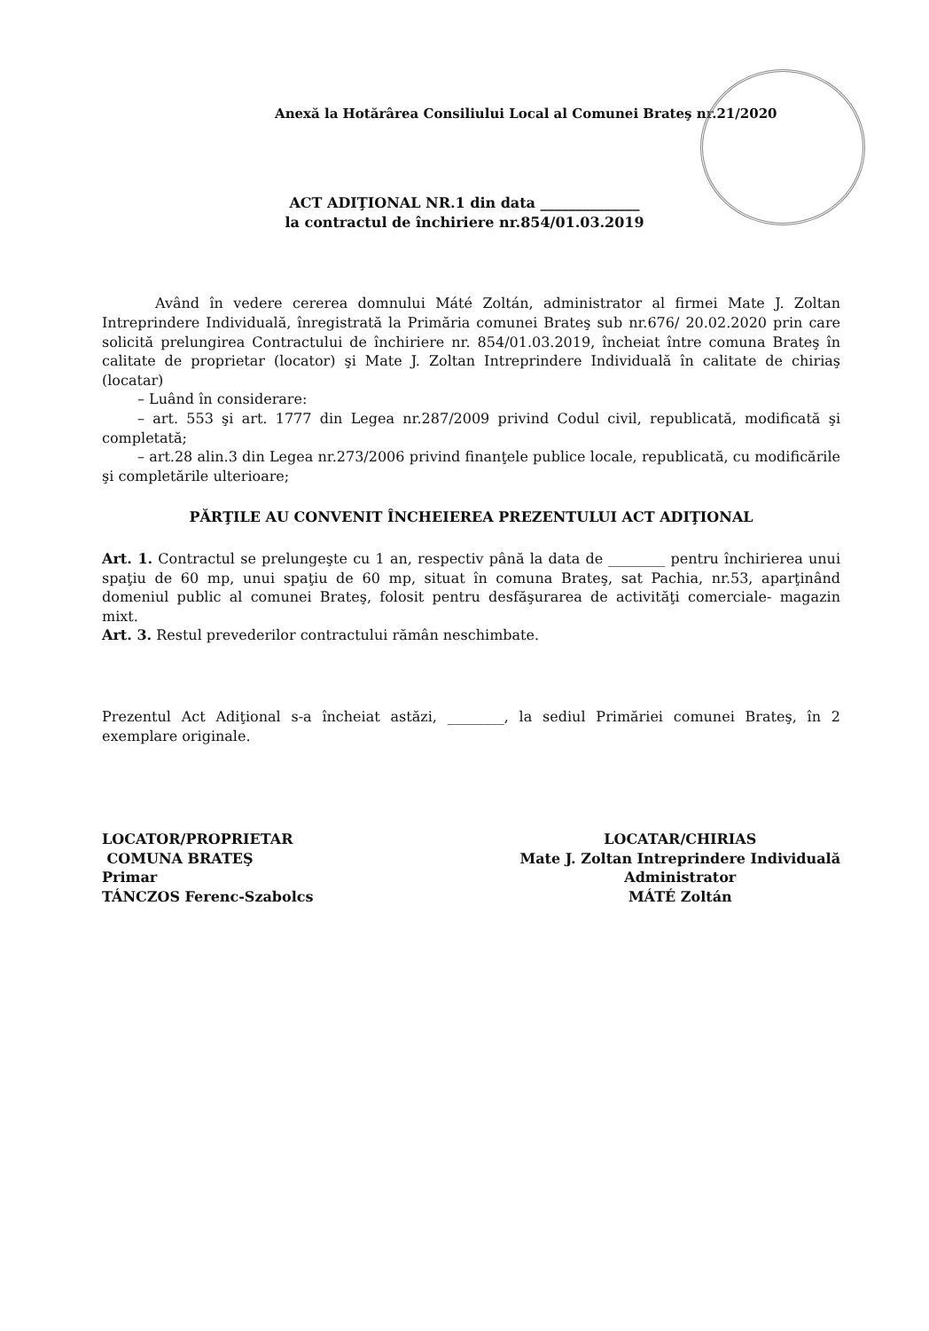Anexă la Hotărârea Consiliului Local al Comunei Brateş nr.21/2020
ACT ADIŢIONAL NR.1 din data ______________
la contractul de închiriere nr.854/01.03.2019
Având în vedere cererea domnului Máté Zoltán, administrator al firmei Mate J. Zoltan Intreprindere Individuală, înregistrată la Primăria comunei Brateş sub nr.676/ 20.02.2020 prin care solicită prelungirea Contractului de închiriere nr. 854/01.03.2019, încheiat între comuna Brateş în calitate de proprietar (locator) şi Mate J. Zoltan Intreprindere Individuală în calitate de chiriaş (locatar)
– Luând în considerare:
– art. 553 şi art. 1777 din Legea nr.287/2009 privind Codul civil, republicată, modificată şi completată;
– art.28 alin.3 din Legea nr.273/2006 privind finanţele publice locale, republicată, cu modificările şi completările ulterioare;
PĂRŢILE AU CONVENIT ÎNCHEIEREA PREZENTULUI ACT ADIŢIONAL
Art. 1. Contractul se prelungeşte cu 1 an, respectiv până la data de ________ pentru închirierea unui spaţiu de 60 mp, unui spaţiu de 60 mp, situat în comuna Brateş, sat Pachia, nr.53, aparţinând domeniul public al comunei Brateş, folosit pentru desfăşurarea de activităţi comerciale- magazin mixt.
Art. 3. Restul prevederilor contractului rămân neschimbate.
Prezentul Act Adiţional s-a încheiat astăzi, ________, la sediul Primăriei comunei Brateş, în 2 exemplare originale.
LOCATOR/PROPRIETAR
COMUNA BRATEŞ
Primar
TÁNCZOS Ferenc-Szabolcs
LOCATAR/CHIRIAS
Mate J. Zoltan Intreprindere Individuală
Administrator
MÁTÉ Zoltán